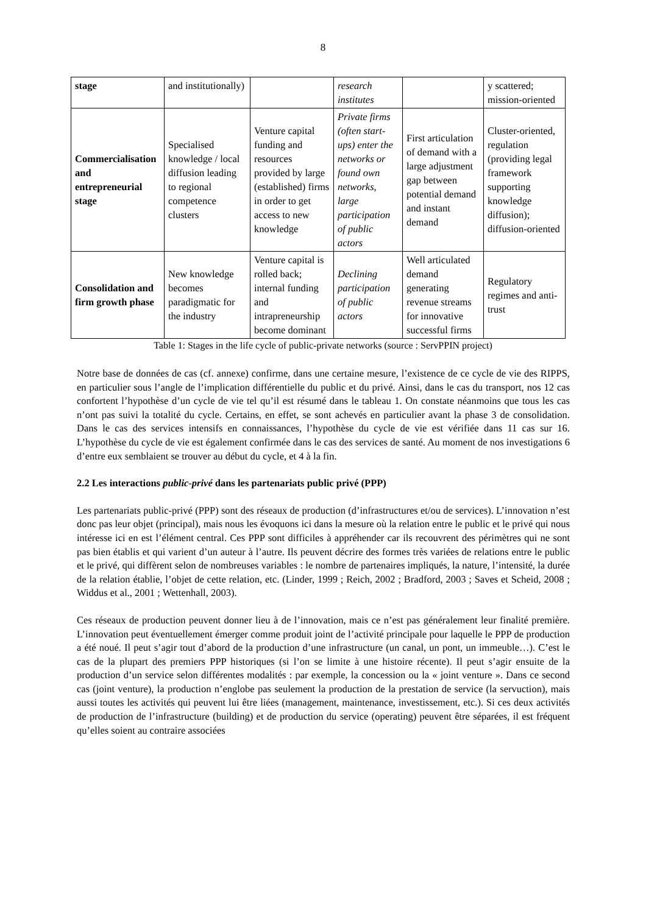8
| stage | and institutionally) | | research institutes | | y scattered; mission-oriented |
| Commercialisation and entrepreneurial stage | Specialised knowledge / local diffusion leading to regional competence clusters | Venture capital funding and resources provided by large (established) firms in order to get access to new knowledge | Private firms (often start-ups) enter the networks or found own networks, large participation of public actors | First articulation of demand with a large adjustment gap between potential demand and instant demand | Cluster-oriented, regulation (providing legal framework supporting knowledge diffusion); diffusion-oriented |
| Consolidation and firm growth phase | New knowledge becomes paradigmatic for the industry | Venture capital is rolled back; internal funding and intrapreneurship become dominant | Declining participation of public actors | Well articulated demand generating revenue streams for innovative successful firms | Regulatory regimes and anti-trust |
Table 1: Stages in the life cycle of public-private networks (source : ServPPIN project)
Notre base de données de cas (cf. annexe) confirme, dans une certaine mesure, l’existence de ce cycle de vie des RIPPS, en particulier sous l’angle de l’implication différentielle du public et du privé. Ainsi, dans le cas du transport, nos 12 cas confortent l’hypothèse d’un cycle de vie tel qu’il est résumé dans le tableau 1. On constate néanmoins que tous les cas n’ont pas suivi la totalité du cycle. Certains, en effet, se sont achevés en particulier avant la phase 3 de consolidation. Dans le cas des services intensifs en connaissances, l’hypothèse du cycle de vie est vérifiée dans 11 cas sur 16. L’hypothèse du cycle de vie est également confirmée dans le cas des services de santé. Au moment de nos investigations 6 d’entre eux semblaient se trouver au début du cycle, et 4 à la fin.
2.2 Les interactions public-privé dans les partenariats public privé (PPP)
Les partenariats public-privé (PPP) sont des réseaux de production (d’infrastructures et/ou de services). L’innovation n’est donc pas leur objet (principal), mais nous les évoquons ici dans la mesure où la relation entre le public et le privé qui nous intéresse ici en est l’élément central. Ces PPP sont difficiles à appréhender car ils recouvrent des périmètres qui ne sont pas bien établis et qui varient d’un auteur à l’autre. Ils peuvent décrire des formes très variées de relations entre le public et le privé, qui diffèrent selon de nombreuses variables : le nombre de partenaires impliqués, la nature, l’intensité, la durée de la relation établie, l’objet de cette relation, etc. (Linder, 1999 ; Reich, 2002 ; Bradford, 2003 ; Saves et Scheid, 2008 ; Widdus et al., 2001 ; Wettenhall, 2003).
Ces réseaux de production peuvent donner lieu à de l’innovation, mais ce n’est pas généralement leur finalité première. L’innovation peut éventuellement émerger comme produit joint de l’activité principale pour laquelle le PPP de production a été noué. Il peut s’agir tout d’abord de la production d’une infrastructure (un canal, un pont, un immeuble…). C’est le cas de la plupart des premiers PPP historiques (si l’on se limite à une histoire récente). Il peut s’agir ensuite de la production d’un service selon différentes modalités : par exemple, la concession ou la « joint venture ». Dans ce second cas (joint venture), la production n’englobe pas seulement la production de la prestation de service (la servuction), mais aussi toutes les activités qui peuvent lui être liées (management, maintenance, investissement, etc.). Si ces deux activités de production de l’infrastructure (building) et de production du service (operating) peuvent être séparées, il est fréquent qu’elles soient au contraire associées